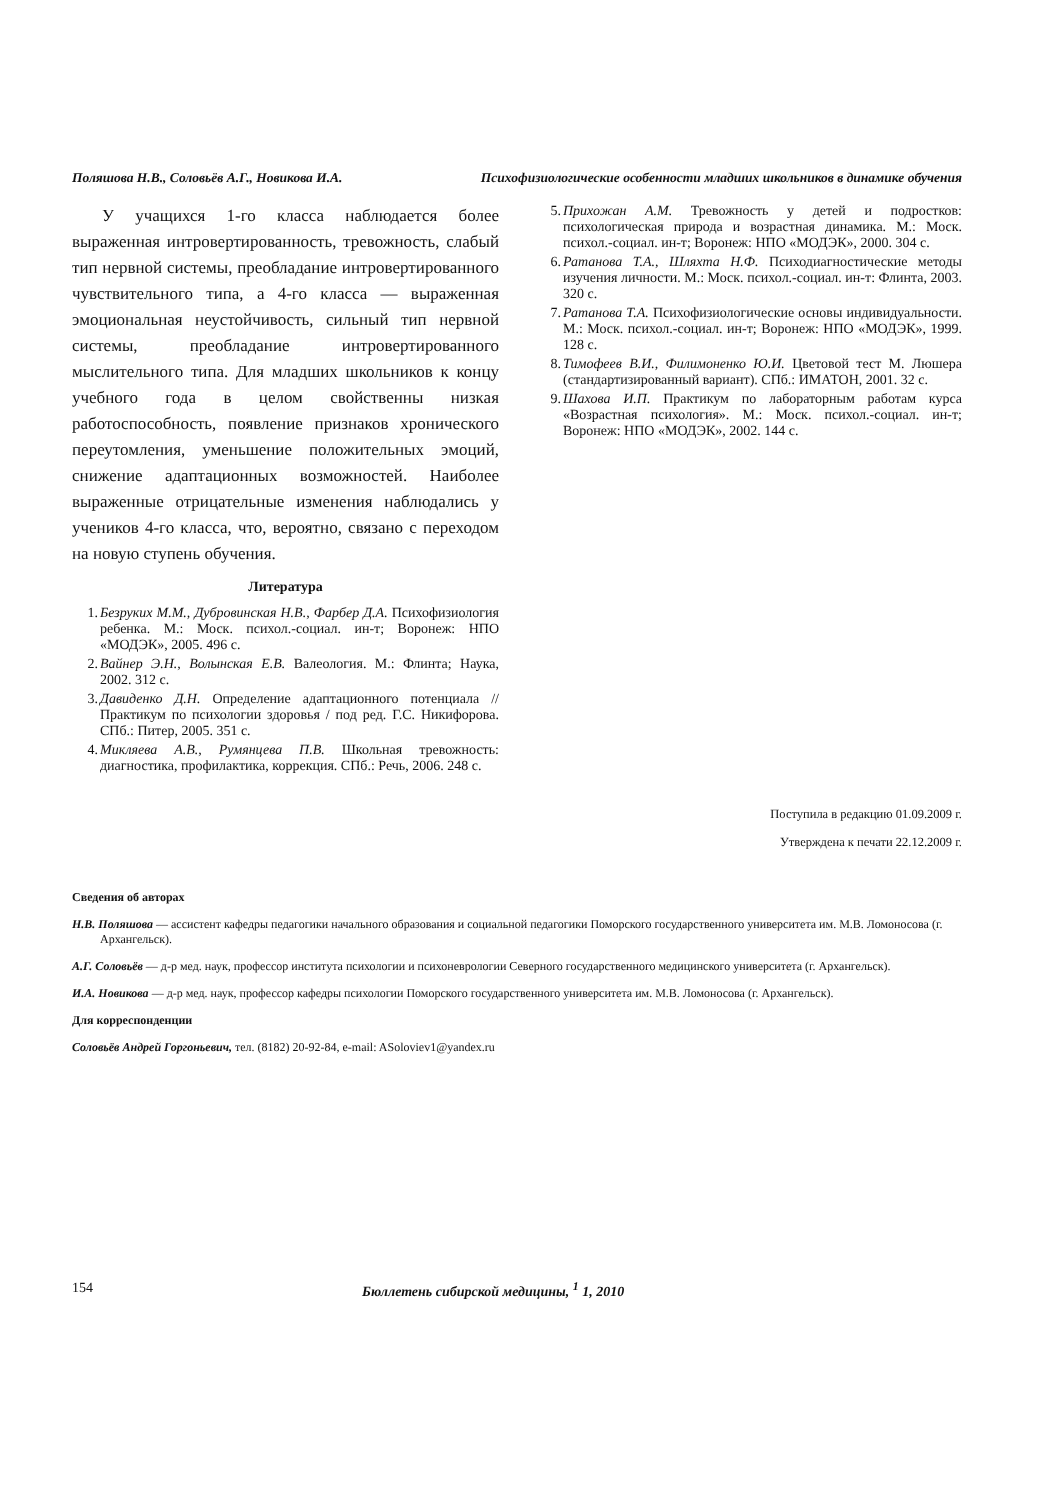Поляшова Н.В., Соловьёв А.Г., Новикова И.А. Психофизиологические особенности младших школьников в динамике обучения
У учащихся 1-го класса наблюдается более выраженная интровертированность, тревожность, слабый тип нервной системы, преобладание интровертированного чувствительного типа, а 4-го класса — выраженная эмоциональная неустойчивость, сильный тип нервной системы, преобладание интровертированного мыслительного типа. Для младших школьников к концу учебного года в целом свойственны низкая работоспособность, появление признаков хронического переутомления, уменьшение положительных эмоций, снижение адаптационных возможностей. Наиболее выраженные отрицательные изменения наблюдались у учеников 4-го класса, что, вероятно, связано с переходом на новую ступень обучения.
Литература
1. Безруких М.М., Дубровинская Н.В., Фарбер Д.А. Психофизиология ребенка. М.: Моск. психол.-социал. ин-т; Воронеж: НПО «МОДЭК», 2005. 496 с.
2. Вайнер Э.Н., Волынская Е.В. Валеология. М.: Флинта; Наука, 2002. 312 с.
3. Давиденко Д.Н. Определение адаптационного потенциала // Практикум по психологии здоровья / под ред. Г.С. Никифорова. СПб.: Питер, 2005. 351 с.
4. Микляева А.В., Румянцева П.В. Школьная тревожность: диагностика, профилактика, коррекция. СПб.: Речь, 2006. 248 с.
5. Прихожан А.М. Тревожность у детей и подростков: психологическая природа и возрастная динамика. М.: Моск. психол.-социал. ин-т; Воронеж: НПО «МОДЭК», 2000. 304 с.
6. Ратанова Т.А., Шляхта Н.Ф. Психодиагностические методы изучения личности. М.: Моск. психол.-социал. ин-т: Флинта, 2003. 320 с.
7. Ратанова Т.А. Психофизиологические основы индивидуальности. М.: Моск. психол.-социал. ин-т; Воронеж: НПО «МОДЭК», 1999. 128 с.
8. Тимофеев В.И., Филимоненко Ю.И. Цветовой тест М. Люшера (стандартизированный вариант). СПб.: ИМАТОН, 2001. 32 с.
9. Шахова И.П. Практикум по лабораторным работам курса «Возрастная психология». М.: Моск. психол.-социал. ин-т; Воронеж: НПО «МОДЭК», 2002. 144 с.
Поступила в редакцию 01.09.2009 г.
Утверждена к печати 22.12.2009 г.
Сведения об авторах
Н.В. Поляшова — ассистент кафедры педагогики начального образования и социальной педагогики Поморского государственного университета им. М.В. Ломоносова (г. Архангельск).
А.Г. Соловьёв — д-р мед. наук, профессор института психологии и психоневрологии Северного государственного медицинского университета (г. Архангельск).
И.А. Новикова — д-р мед. наук, профессор кафедры психологии Поморского государственного университета им. М.В. Ломоносова (г. Архангельск).
Для корреспонденции
Соловьёв Андрей Горгоньевич, тел. (8182) 20-92-84, e-mail: ASoloviev1@yandex.ru
154 Бюллетень сибирской медицины, <sup>1</sup> 1, 2010